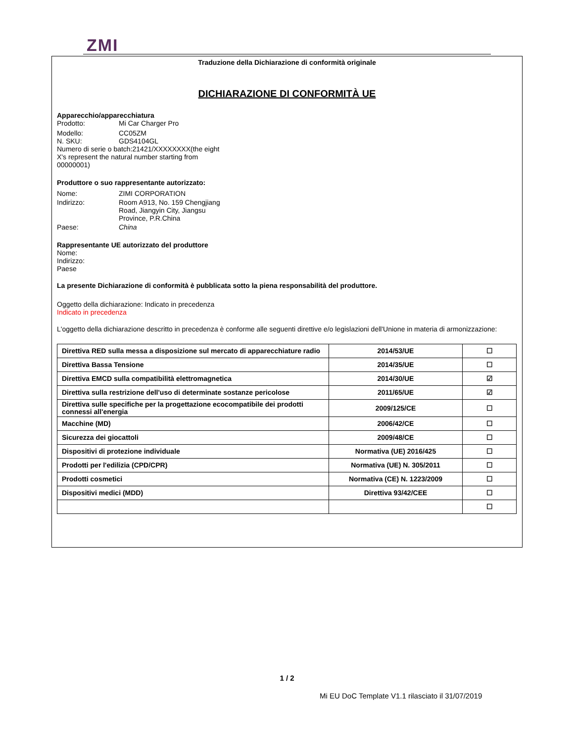ZMI
Traduzione della Dichiarazione di conformità originale
DICHIARAZIONE DI CONFORMITÀ UE
Apparecchio/apparecchiatura
Prodotto: Mi Car Charger Pro
Modello: CC05ZM
N. SKU: GDS4104GL
Numero di serie o batch:21421/XXXXXXXX(the eight X's represent the natural number starting from 00000001)
Produttore o suo rappresentante autorizzato:
Nome: ZIMI CORPORATION
Indirizzo: Room A913, No. 159 Chengjiang Road, Jiangyin City, Jiangsu Province, P.R.China
Paese: China
Rappresentante UE autorizzato del produttore
Nome:
Indirizzo:
Paese
La presente Dichiarazione di conformità è pubblicata sotto la piena responsabilità del produttore.
Oggetto della dichiarazione: Indicato in precedenza
Indicato in precedenza
L'oggetto della dichiarazione descritto in precedenza è conforme alle seguenti direttive e/o legislazioni dell'Unione in materia di armonizzazione:
| Direttiva RED sulla messa a disposizione sul mercato di apparecchiature radio | 2014/53/UE | ☐ |
| Direttiva Bassa Tensione | 2014/35/UE | ☐ |
| Direttiva EMCD sulla compatibilità elettromagnetica | 2014/30/UE | ☑ |
| Direttiva sulla restrizione dell'uso di determinate sostanze pericolose | 2011/65/UE | ☑ |
| Direttiva sulle specifiche per la progettazione ecocompatibile dei prodotti connessi all'energia | 2009/125/CE | ☐ |
| Macchine (MD) | 2006/42/CE | ☐ |
| Sicurezza dei giocattoli | 2009/48/CE | ☐ |
| Dispositivi di protezione individuale | Normativa (UE) 2016/425 | ☐ |
| Prodotti per l'edilizia (CPD/CPR) | Normativa (UE) N. 305/2011 | ☐ |
| Prodotti cosmetici | Normativa (CE) N. 1223/2009 | ☐ |
| Dispositivi medici (MDD) | Direttiva 93/42/CEE | ☐ |
| | | ☐ |
1 / 2
Mi EU DoC Template V1.1 rilasciato il 31/07/2019